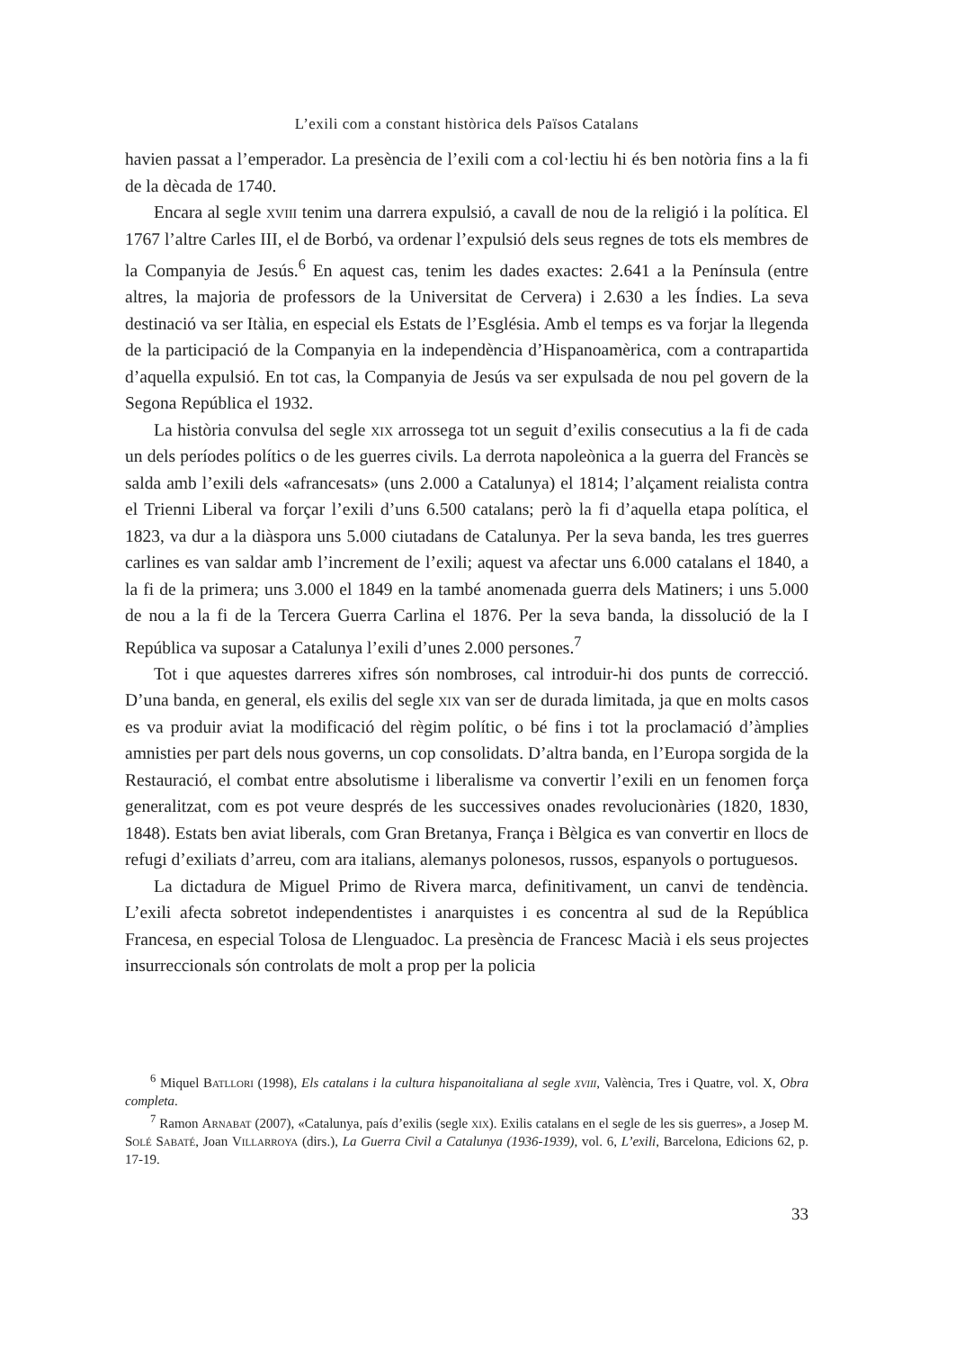L’exili com a constant històrica dels Països Catalans
havien passat a l’emperador. La presència de l’exili com a col·lectiu hi és ben notòria fins a la fi de la dècada de 1740.
Encara al segle xviii tenim una darrera expulsió, a cavall de nou de la religió i la política. El 1767 l’altre Carles III, el de Borbó, va ordenar l’expulsió dels seus regnes de tots els membres de la Companyia de Jesús.<sup>6</sup> En aquest cas, tenim les dades exactes: 2.641 a la Península (entre altres, la majoria de professors de la Universitat de Cervera) i 2.630 a les Índies. La seva destinació va ser Itàlia, en especial els Estats de l’Església. Amb el temps es va forjar la llegenda de la participació de la Companyia en la independència d’Hispanoamèrica, com a contrapartida d’aquella expulsió. En tot cas, la Companyia de Jesús va ser expulsada de nou pel govern de la Segona República el 1932.
La història convulsa del segle xix arrossega tot un seguit d’exilis consecutius a la fi de cada un dels períodes polítics o de les guerres civils. La derrota napoleònica a la guerra del Francès se salda amb l’exili dels «afrancesats» (uns 2.000 a Catalunya) el 1814; l’alçament reialista contra el Trienni Liberal va forçar l’exili d’uns 6.500 catalans; però la fi d’aquella etapa política, el 1823, va dur a la diàspora uns 5.000 ciutadans de Catalunya. Per la seva banda, les tres guerres carlines es van saldar amb l’increment de l’exili; aquest va afectar uns 6.000 catalans el 1840, a la fi de la primera; uns 3.000 el 1849 en la també anomenada guerra dels Matiners; i uns 5.000 de nou a la fi de la Tercera Guerra Carlina el 1876. Per la seva banda, la dissolució de la I República va suposar a Catalunya l’exili d’unes 2.000 persones.<sup>7</sup>
Tot i que aquestes darreres xifres són nombroses, cal introduir-hi dos punts de correcció. D’una banda, en general, els exilis del segle xix van ser de durada limitada, ja que en molts casos es va produir aviat la modificació del règim polític, o bé fins i tot la proclamació d’àmplies amnisties per part dels nous governs, un cop consolidats. D’altra banda, en l’Europa sorgida de la Restauració, el combat entre absolutisme i liberalisme va convertir l’exili en un fenomen força generalitzat, com es pot veure després de les successives onades revolucionàries (1820, 1830, 1848). Estats ben aviat liberals, com Gran Bretanya, França i Bèlgica es van convertir en llocs de refugi d’exiliats d’arreu, com ara italians, alemanys polonesos, russos, espanyols o portuguesos.
La dictadura de Miguel Primo de Rivera marca, definitivament, un canvi de tendència. L’exili afecta sobretot independentistes i anarquistes i es concentra al sud de la República Francesa, en especial Tolosa de Llenguadoc. La presència de Francesc Macià i els seus projectes insurreccionals són controlats de molt a prop per la policia
<sup>6</sup> Miquel Batllori (1998), Els catalans i la cultura hispanoitaliana al segle xviii, València, Tres i Quatre, vol. X, Obra completa.
<sup>7</sup> Ramon Arnabat (2007), «Catalunya, país d’exilis (segle xix). Exilis catalans en el segle de les sis guerres», a Josep M. Solé Sabaté, Joan Villarroya (dirs.), La Guerra Civil a Catalunya (1936-1939), vol. 6, L’exili, Barcelona, Edicions 62, p. 17-19.
33